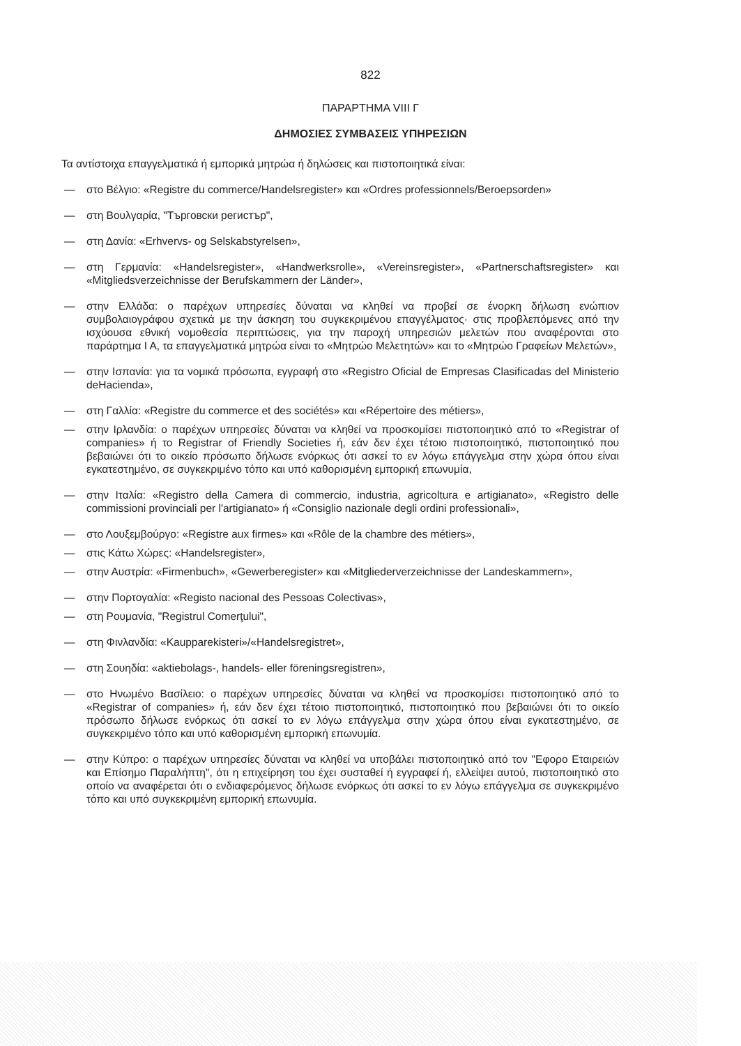822
ΠΑΡΑΡΤΗΜΑ VIII Γ
ΔΗΜΟΣΙΕΣ ΣΥΜΒΑΣΕΙΣ ΥΠΗΡΕΣΙΩΝ
Τα αντίστοιχα επαγγελματικά ή εμπορικά μητρώα ή δηλώσεις και πιστοποιητικά είναι:
— στο Βέλγιο: «Registre du commerce/Handelsregister» και «Ordres professionnels/Beroepsorden»
— στη Βουλγαρία, "Търговски регистър",
— στη Δανία: «Erhvervs- og Selskabstyrelsen»,
— στη Γερμανία: «Handelsregister», «Handwerksrolle», «Vereinsregister», «Partnerschaftsregister» και «Mitgliedsverzeichnisse der Berufskammern der Länder»,
— στην Ελλάδα: ο παρέχων υπηρεσίες δύναται να κληθεί να προβεί σε ένορκη δήλωση ενώπιον συμβολαιογράφου σχετικά με την άσκηση του συγκεκριμένου επαγγέλματος· στις προβλεπόμενες από την ισχύουσα εθνική νομοθεσία περιπτώσεις, για την παροχή υπηρεσιών μελετών που αναφέρονται στο παράρτημα Ι Α, τα επαγγελματικά μητρώα είναι το «Μητρώο Μελετητών» και το «Μητρώο Γραφείων Μελετών»,
— στην Ισπανία: για τα νομικά πρόσωπα, εγγραφή στο «Registro Oficial de Empresas Clasificadas del Ministerio deHacienda»,
— στη Γαλλία: «Registre du commerce et des sociétés» και «Répertoire des métiers»,
— στην Ιρλανδία: ο παρέχων υπηρεσίες δύναται να κληθεί να προσκομίσει πιστοποιητικό από το «Registrar of companies» ή το Registrar of Friendly Societies ή, εάν δεν έχει τέτοιο πιστοποιητικό, πιστοποιητικό που βεβαιώνει ότι το οικείο πρόσωπο δήλωσε ενόρκως ότι ασκεί το εν λόγω επάγγελμα στην χώρα όπου είναι εγκατεστημένο, σε συγκεκριμένο τόπο και υπό καθορισμένη εμπορική επωνυμία,
— στην Ιταλία: «Registro della Camera di commercio, industria, agricoltura e artigianato», «Registro delle commissioni provinciali per l'artigianato» ή «Consiglio nazionale degli ordini professionali»,
— στο Λουξεμβούργο: «Registre aux firmes» και «Rôle de la chambre des métiers»,
— στις Κάτω Χώρες: «Handelsregister»,
— στην Αυστρία: «Firmenbuch», «Gewerberegister» και «Mitgliederverzeichnisse der Landeskammern»,
— στην Πορτογαλία: «Registo nacional des Pessoas Colectivas»,
— στη Ρουμανία, "Registrul Comerţului",
— στη Φινλανδία: «Kaupparekisteri»/«Handelsregistret»,
— στη Σουηδία: «aktiebolags-, handels- eller föreningsregistren»,
— στο Ηνωμένο Βασίλειο: ο παρέχων υπηρεσίες δύναται να κληθεί να προσκομίσει πιστοποιητικό από το «Registrar of companies» ή, εάν δεν έχει τέτοιο πιστοποιητικό, πιστοποιητικό που βεβαιώνει ότι το οικείο πρόσωπο δήλωσε ενόρκως ότι ασκεί το εν λόγω επάγγελμα στην χώρα όπου είναι εγκατεστημένο, σε συγκεκριμένο τόπο και υπό καθορισμένη εμπορική επωνυμία.
— στην Κύπρο: ο παρέχων υπηρεσίες δύναται να κληθεί να υποβάλει πιστοποιητικό από τον "Εφορο Εταιρειών και Επίσημο Παραλήπτη", ότι η επιχείρηση του έχει συσταθεί ή εγγραφεί ή, ελλείψει αυτού, πιστοποιητικό στο οποίο να αναφέρεται ότι ο ενδιαφερόμενος δήλωσε ενόρκως ότι ασκεί το εν λόγω επάγγελμα σε συγκεκριμένο τόπο και υπό συγκεκριμένη εμπορική επωνυμία.